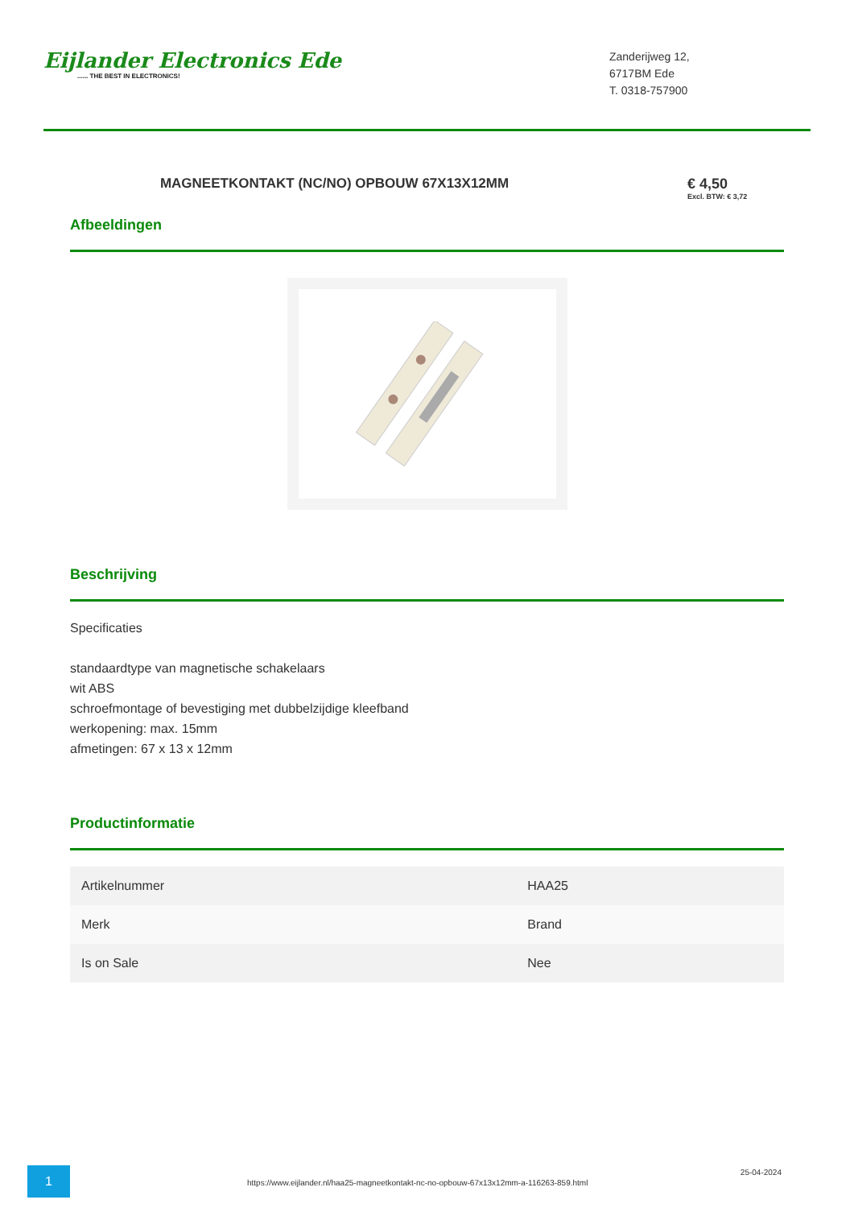Eijlander Electronics Ede...... THE BEST IN ELECTRONICS!
Zanderijweg 12,
6717BM Ede
T. 0318-757900
MAGNEETKONTAKT (NC/NO) OPBOUW 67X13X12MM
€ 4,50
Excl. BTW: € 3,72
Afbeeldingen
Beschrijving
Specificaties
standaardtype van magnetische schakelaars
wit ABS
schroefmontage of bevestiging met dubbelzijdige kleefband
werkopening: max. 15mm
afmetingen: 67 x 13 x 12mm
Productinformatie
| Artikelnummer | HAA25 |
| Merk | Brand |
| Is on Sale | Nee |
1
https://www.eijlander.nl/haa25-magneetkontakt-nc-no-opbouw-67x13x12mm-a-116263-859.html
25-04-2024